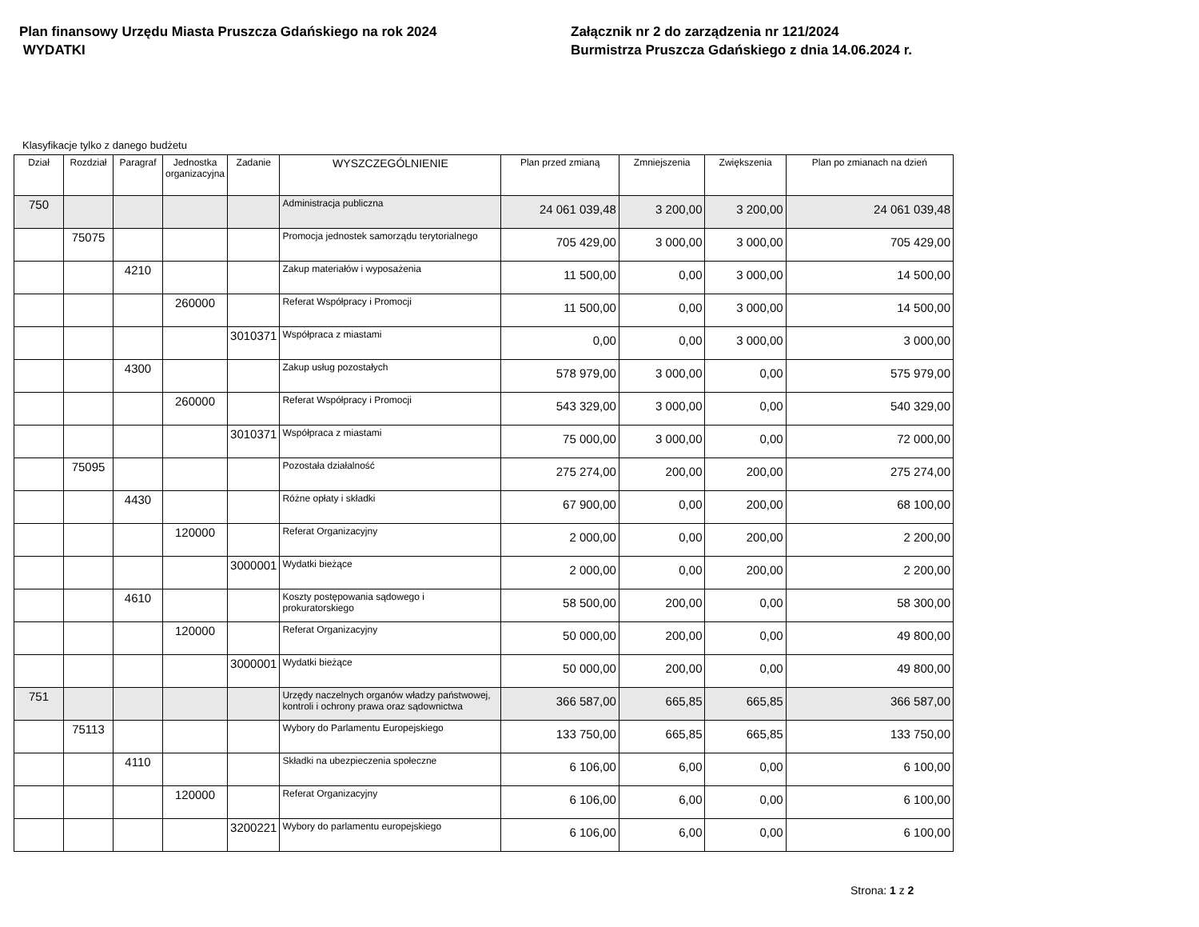Plan finansowy Urzędu Miasta Pruszcza Gdańskiego na rok 2024
WYDATKI
Załącznik nr 2 do zarządzenia nr 121/2024
Burmistrza Pruszcza Gdańskiego z dnia 14.06.2024 r.
Klasyfikacje tylko z danego budżetu
| Dział | Rozdział | Paragraf | Jednostka organizacyjna | Zadanie | WYSZCZEGÓLNIENIE | Plan przed zmianą | Zmniejszenia | Zwiększenia | Plan po zmianach na dzień |
| --- | --- | --- | --- | --- | --- | --- | --- | --- | --- |
| 750 | | | | | Administracja publiczna | 24 061 039,48 | 3 200,00 | 3 200,00 | 24 061 039,48 |
| | 75075 | | | | Promocja jednostek samorządu terytorialnego | 705 429,00 | 3 000,00 | 3 000,00 | 705 429,00 |
| | | 4210 | | | Zakup materiałów i wyposażenia | 11 500,00 | 0,00 | 3 000,00 | 14 500,00 |
| | | | 260000 | | Referat Współpracy i Promocji | 11 500,00 | 0,00 | 3 000,00 | 14 500,00 |
| | | | | 3010371 | Współpraca z miastami | 0,00 | 0,00 | 3 000,00 | 3 000,00 |
| | | 4300 | | | Zakup usług pozostałych | 578 979,00 | 3 000,00 | 0,00 | 575 979,00 |
| | | | 260000 | | Referat Współpracy i Promocji | 543 329,00 | 3 000,00 | 0,00 | 540 329,00 |
| | | | | 3010371 | Współpraca z miastami | 75 000,00 | 3 000,00 | 0,00 | 72 000,00 |
| | 75095 | | | | Pozostała działalność | 275 274,00 | 200,00 | 200,00 | 275 274,00 |
| | | 4430 | | | Różne opłaty i składki | 67 900,00 | 0,00 | 200,00 | 68 100,00 |
| | | | 120000 | | Referat Organizacyjny | 2 000,00 | 0,00 | 200,00 | 2 200,00 |
| | | | | 3000001 | Wydatki bieżące | 2 000,00 | 0,00 | 200,00 | 2 200,00 |
| | | 4610 | | | Koszty postępowania sądowego i prokuratorskiego | 58 500,00 | 200,00 | 0,00 | 58 300,00 |
| | | | 120000 | | Referat Organizacyjny | 50 000,00 | 200,00 | 0,00 | 49 800,00 |
| | | | | 3000001 | Wydatki bieżące | 50 000,00 | 200,00 | 0,00 | 49 800,00 |
| 751 | | | | | Urzędy naczelnych organów władzy państwowej, kontroli i ochrony prawa oraz sądownictwa | 366 587,00 | 665,85 | 665,85 | 366 587,00 |
| | 75113 | | | | Wybory do Parlamentu Europejskiego | 133 750,00 | 665,85 | 665,85 | 133 750,00 |
| | | 4110 | | | Składki na ubezpieczenia społeczne | 6 106,00 | 6,00 | 0,00 | 6 100,00 |
| | | | 120000 | | Referat Organizacyjny | 6 106,00 | 6,00 | 0,00 | 6 100,00 |
| | | | | 3200221 | Wybory do parlamentu europejskiego | 6 106,00 | 6,00 | 0,00 | 6 100,00 |
Strona: 1 z 2